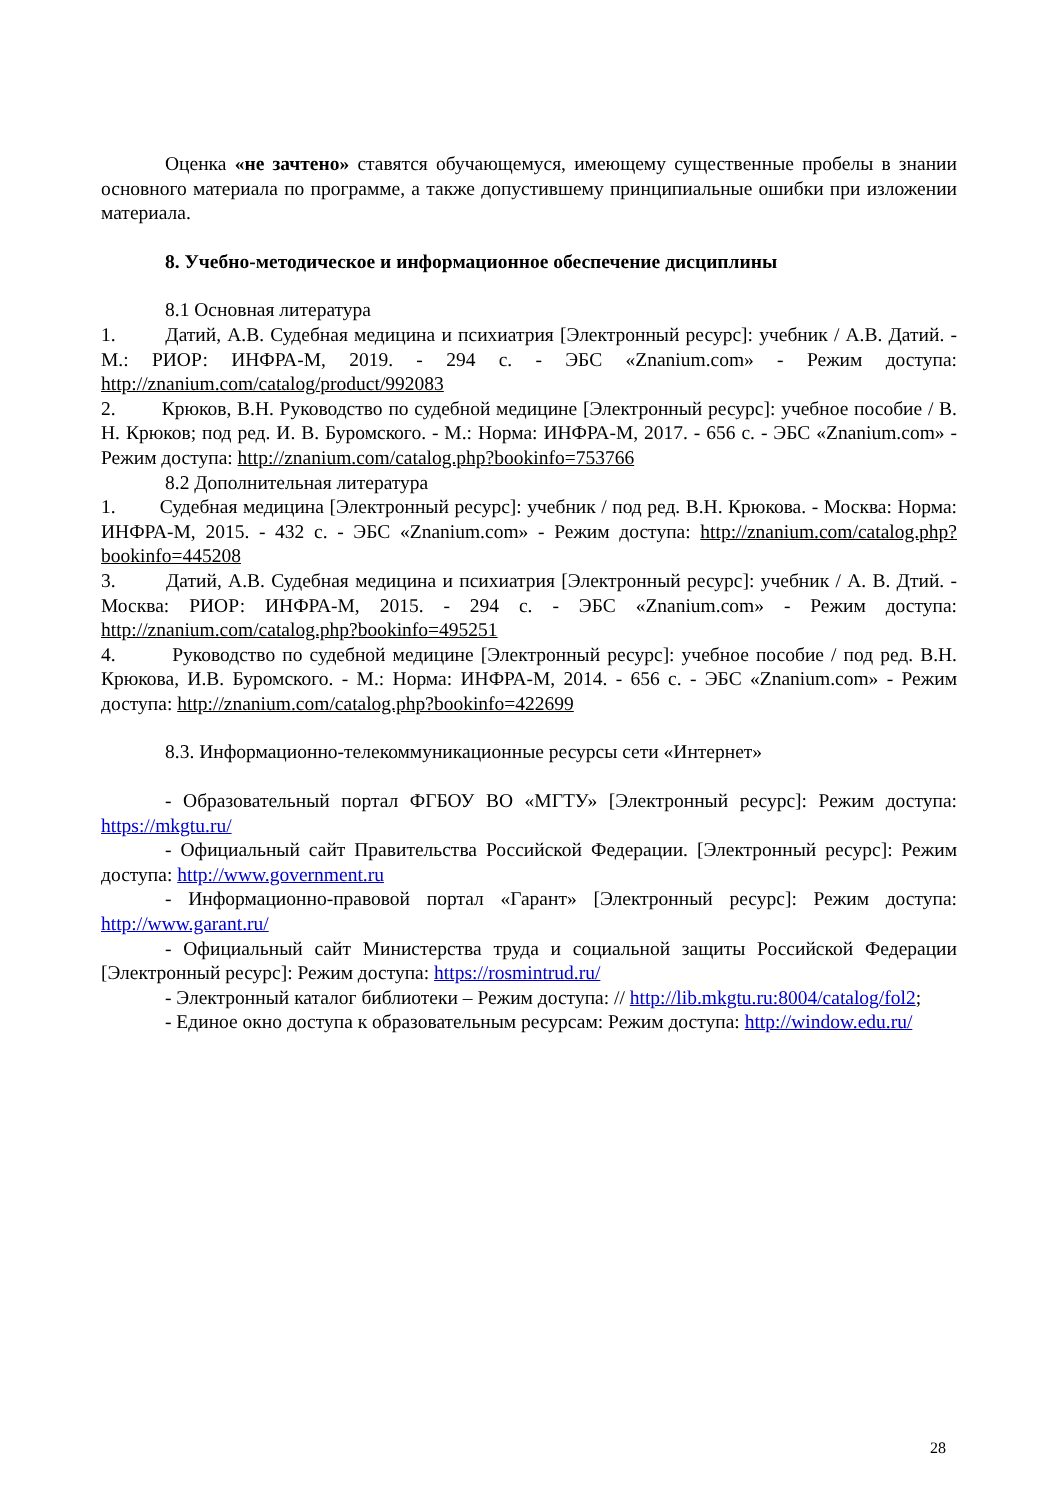Оценка «не зачтено» ставятся обучающемуся, имеющему существенные пробелы в знании основного материала по программе, а также допустившему принципиальные ошибки при изложении материала.
8. Учебно-методическое и информационное обеспечение дисциплины
8.1 Основная литература
1. Датий, А.В. Судебная медицина и психиатрия [Электронный ресурс]: учебник / А.В. Датий. - М.: РИОР: ИНФРА-М, 2019. - 294 с. - ЭБС «Znanium.com» - Режим доступа: http://znanium.com/catalog/product/992083
2. Крюков, В.Н. Руководство по судебной медицине [Электронный ресурс]: учебное пособие / В. Н. Крюков; под ред. И. В. Буромского. - М.: Норма: ИНФРА-М, 2017. - 656 с. - ЭБС «Znanium.com» - Режим доступа: http://znanium.com/catalog.php?bookinfo=753766
8.2 Дополнительная литература
1. Судебная медицина [Электронный ресурс]: учебник / под ред. В.Н. Крюкова. - Москва: Норма: ИНФРА-М, 2015. - 432 с. - ЭБС «Znanium.com» - Режим доступа: http://znanium.com/catalog.php?bookinfo=445208
3. Датий, А.В. Судебная медицина и психиатрия [Электронный ресурс]: учебник / А. В. Дтий. - Москва: РИОР: ИНФРА-М, 2015. - 294 с. - ЭБС «Znanium.com» - Режим доступа: http://znanium.com/catalog.php?bookinfo=495251
4. Руководство по судебной медицине [Электронный ресурс]: учебное пособие / под ред. В.Н. Крюкова, И.В. Буромского. - М.: Норма: ИНФРА-М, 2014. - 656 с. - ЭБС «Znanium.com» - Режим доступа: http://znanium.com/catalog.php?bookinfo=422699
8.3. Информационно-телекоммуникационные ресурсы сети «Интернет»
- Образовательный портал ФГБОУ ВО «МГТУ» [Электронный ресурс]: Режим доступа: https://mkgtu.ru/
- Официальный сайт Правительства Российской Федерации. [Электронный ресурс]: Режим доступа: http://www.government.ru
- Информационно-правовой портал «Гарант» [Электронный ресурс]: Режим доступа: http://www.garant.ru/
- Официальный сайт Министерства труда и социальной защиты Российской Федерации [Электронный ресурс]: Режим доступа: https://rosmintrud.ru/
- Электронный каталог библиотеки – Режим доступа: // http://lib.mkgtu.ru:8004/catalog/fol2;
- Единое окно доступа к образовательным ресурсам: Режим доступа: http://window.edu.ru/
28